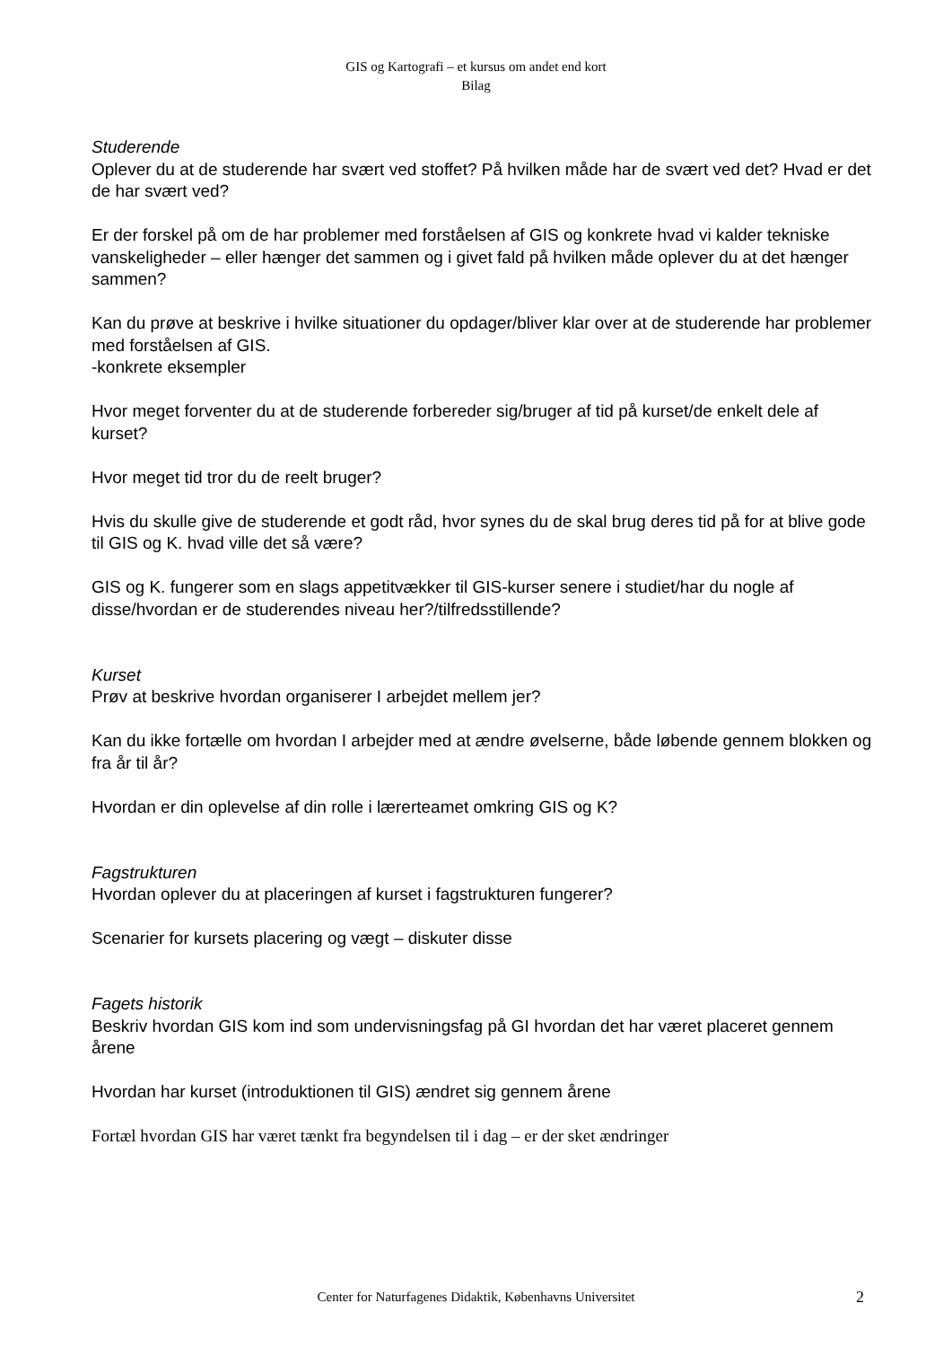GIS og Kartografi – et kursus om andet end kort
Bilag
Studerende
Oplever du at de studerende har svært ved stoffet? På hvilken måde har de svært ved det? Hvad er det de har svært ved?
Er der forskel på om de har problemer med forståelsen af GIS og konkrete hvad vi kalder tekniske vanskeligheder – eller hænger det sammen og i givet fald på hvilken måde oplever du at det hænger sammen?
Kan du prøve at beskrive i hvilke situationer du opdager/bliver klar over at de studerende har problemer med forståelsen af GIS.
-konkrete eksempler
Hvor meget forventer du at de studerende forbereder sig/bruger af tid på kurset/de enkelt dele af kurset?
Hvor meget tid tror du de reelt bruger?
Hvis du skulle give de studerende et godt råd, hvor synes du de skal brug deres tid på for at blive gode til GIS og K. hvad ville det så være?
GIS og K. fungerer som en slags appetitvækker til GIS-kurser senere i studiet/har du nogle af disse/hvordan er de studerendes niveau her?/tilfredsstillende?
Kurset
Prøv at beskrive hvordan organiserer I arbejdet mellem jer?
Kan du ikke fortælle om hvordan I arbejder med at ændre øvelserne, både løbende gennem blokken og fra år til år?
Hvordan er din oplevelse af din rolle i lærerteamet omkring GIS og K?
Fagstrukturen
Hvordan oplever du at placeringen af kurset i fagstrukturen fungerer?
Scenarier for kursets placering og vægt – diskuter disse
Fagets historik
Beskriv hvordan GIS kom ind som undervisningsfag på GI hvordan det har været placeret gennem årene
Hvordan har kurset (introduktionen til GIS) ændret sig gennem årene
Fortæl hvordan GIS har været tænkt fra begyndelsen til i dag – er der sket ændringer
Center for Naturfagenes Didaktik, Københavns Universitet
2